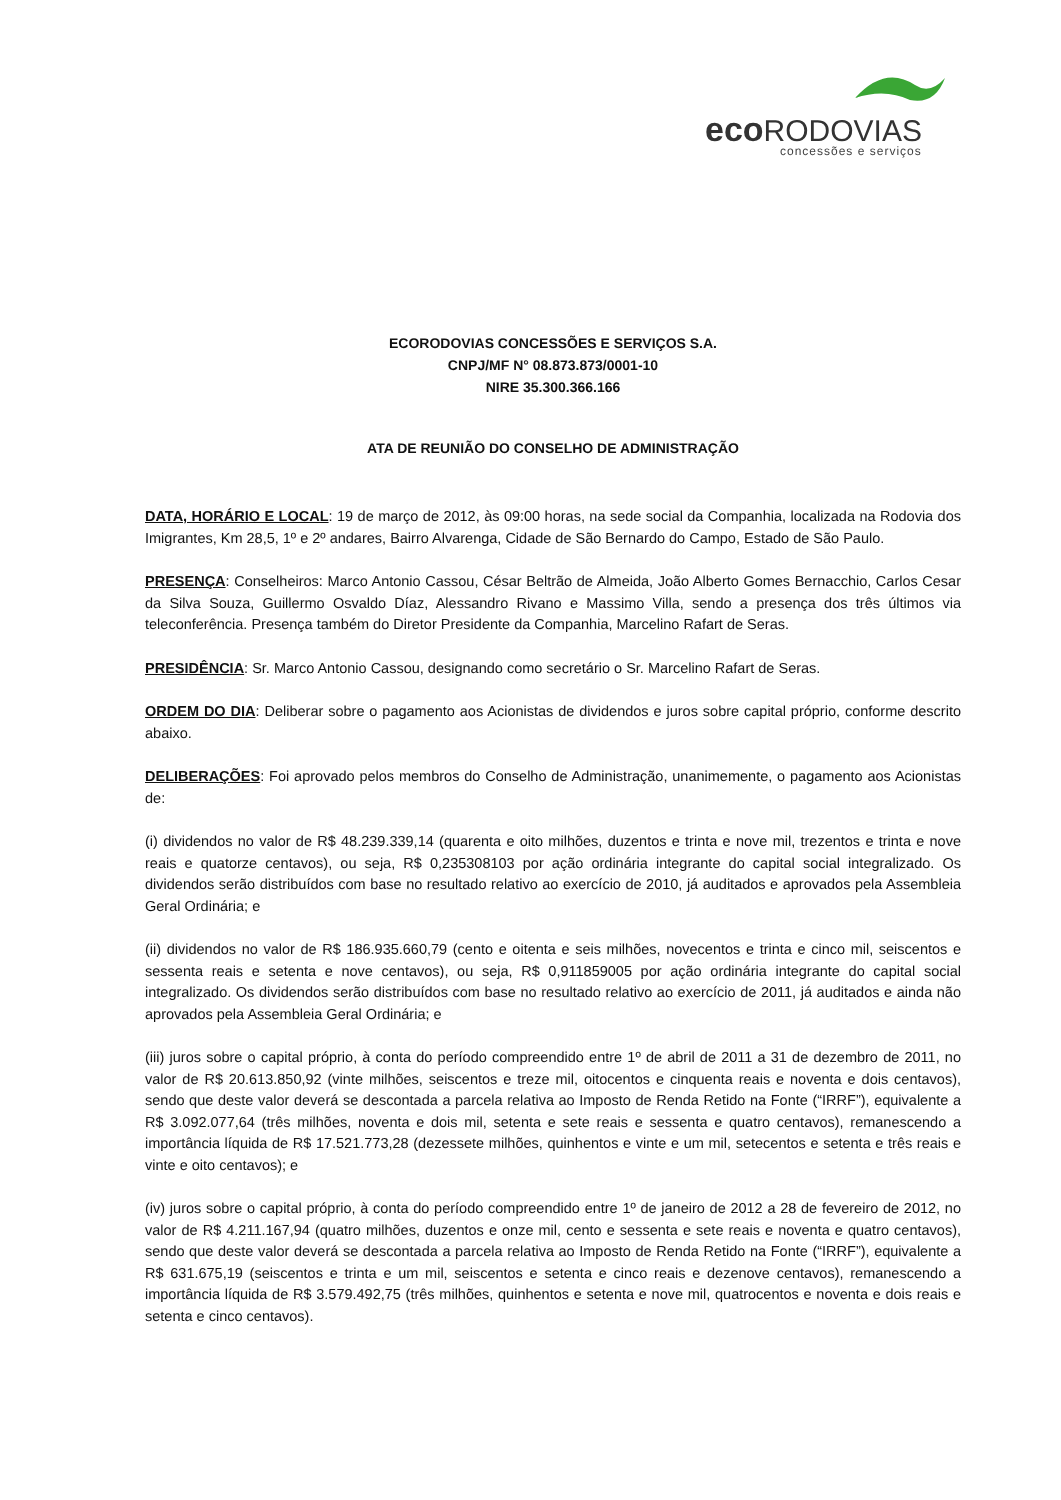eco RODOVIAS
concessões e serviços
ECORODOVIAS CONCESSÕES E SERVIÇOS S.A.
CNPJ/MF N° 08.873.873/0001-10
NIRE 35.300.366.166
ATA DE REUNIÃO DO CONSELHO DE ADMINISTRAÇÃO
DATA, HORÁRIO E LOCAL: 19 de março de 2012, às 09:00 horas, na sede social da Companhia, localizada na Rodovia dos Imigrantes, Km 28,5, 1º e 2º andares, Bairro Alvarenga, Cidade de São Bernardo do Campo, Estado de São Paulo.
PRESENÇA: Conselheiros: Marco Antonio Cassou, César Beltrão de Almeida, João Alberto Gomes Bernacchio, Carlos Cesar da Silva Souza, Guillermo Osvaldo Díaz, Alessandro Rivano e Massimo Villa, sendo a presença dos três últimos via teleconferência. Presença também do Diretor Presidente da Companhia, Marcelino Rafart de Seras.
PRESIDÊNCIA: Sr. Marco Antonio Cassou, designando como secretário o Sr. Marcelino Rafart de Seras.
ORDEM DO DIA: Deliberar sobre o pagamento aos Acionistas de dividendos e juros sobre capital próprio, conforme descrito abaixo.
DELIBERAÇÕES: Foi aprovado pelos membros do Conselho de Administração, unanimemente, o pagamento aos Acionistas de:
(i) dividendos no valor de R$ 48.239.339,14 (quarenta e oito milhões, duzentos e trinta e nove mil, trezentos e trinta e nove reais e quatorze centavos), ou seja, R$ 0,235308103 por ação ordinária integrante do capital social integralizado. Os dividendos serão distribuídos com base no resultado relativo ao exercício de 2010, já auditados e aprovados pela Assembleia Geral Ordinária; e
(ii) dividendos no valor de R$ 186.935.660,79 (cento e oitenta e seis milhões, novecentos e trinta e cinco mil, seiscentos e sessenta reais e setenta e nove centavos), ou seja, R$ 0,911859005 por ação ordinária integrante do capital social integralizado. Os dividendos serão distribuídos com base no resultado relativo ao exercício de 2011, já auditados e ainda não aprovados pela Assembleia Geral Ordinária; e
(iii) juros sobre o capital próprio, à conta do período compreendido entre 1º de abril de 2011 a 31 de dezembro de 2011, no valor de R$ 20.613.850,92 (vinte milhões, seiscentos e treze mil, oitocentos e cinquenta reais e noventa e dois centavos), sendo que deste valor deverá se descontada a parcela relativa ao Imposto de Renda Retido na Fonte (“IRRF”), equivalente a R$ 3.092.077,64 (três milhões, noventa e dois mil, setenta e sete reais e sessenta e quatro centavos), remanescendo a importância líquida de R$ 17.521.773,28 (dezessete milhões, quinhentos e vinte e um mil, setecentos e setenta e três reais e vinte e oito centavos); e
(iv) juros sobre o capital próprio, à conta do período compreendido entre 1º de janeiro de 2012 a 28 de fevereiro de 2012, no valor de R$ 4.211.167,94 (quatro milhões, duzentos e onze mil, cento e sessenta e sete reais e noventa e quatro centavos), sendo que deste valor deverá se descontada a parcela relativa ao Imposto de Renda Retido na Fonte (“IRRF”), equivalente a R$ 631.675,19 (seiscentos e trinta e um mil, seiscentos e setenta e cinco reais e dezenove centavos), remanescendo a importância líquida de R$ 3.579.492,75 (três milhões, quinhentos e setenta e nove mil, quatrocentos e noventa e dois reais e setenta e cinco centavos).